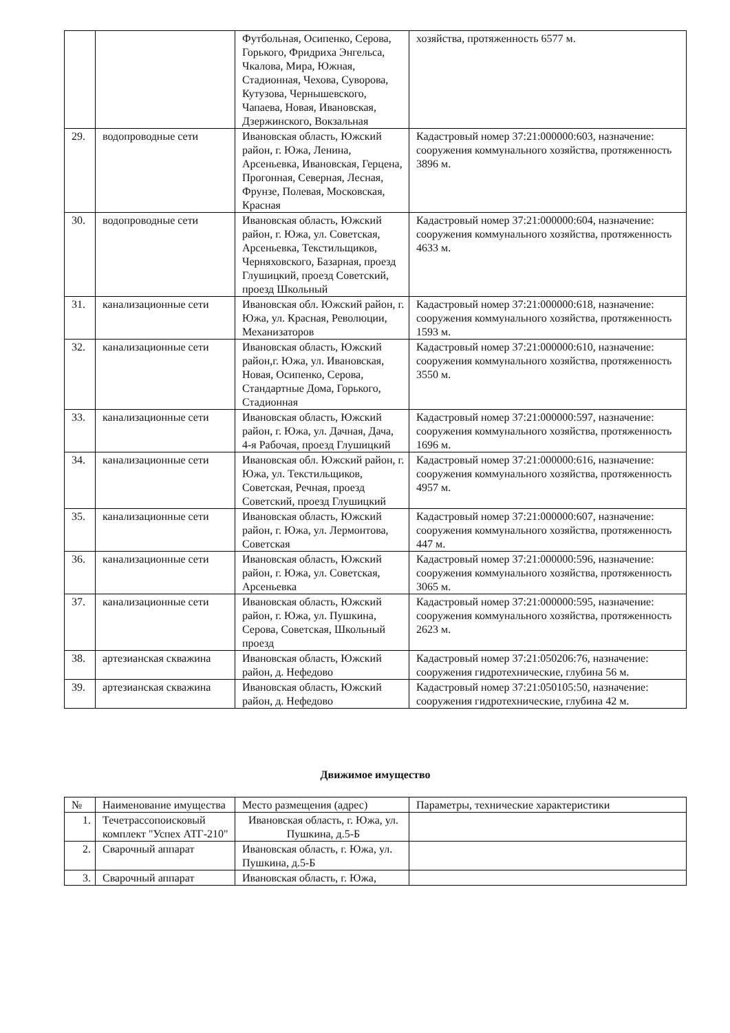| | | Футбольная, Осипенко, Серова, Горького, Фридриха Энгельса, Чкалова, Мира, Южная, Стадионная, Чехова, Суворова, Кутузова, Чернышевского, Чапаева, Новая, Ивановская, Дзержинского, Вокзальная | хозяйства, протяженность 6577 м. |
| 29. | водопроводные сети | Ивановская область, Южский район, г. Южа, Ленина, Арсеньевка, Ивановская, Герцена, Прогонная, Северная, Лесная, Фрунзе, Полевая, Московская, Красная | Кадастровый номер 37:21:000000:603, назначение: сооружения коммунального хозяйства, протяженность 3896 м. |
| 30. | водопроводные сети | Ивановская область, Южский район, г. Южа, ул. Советская, Арсеньевка, Текстильщиков, Черняховского, Базарная, проезд Глушицкий, проезд Советский, проезд Школьный | Кадастровый номер 37:21:000000:604, назначение: сооружения коммунального хозяйства, протяженность 4633 м. |
| 31. | канализационные сети | Ивановская обл. Южский район, г. Южа, ул. Красная, Революции, Механизаторов | Кадастровый номер 37:21:000000:618, назначение: сооружения коммунального хозяйства, протяженность 1593 м. |
| 32. | канализационные сети | Ивановская область, Южский район,г. Южа, ул. Ивановская, Новая, Осипенко, Серова, Стандартные Дома, Горького, Стадионная | Кадастровый номер 37:21:000000:610, назначение: сооружения коммунального хозяйства, протяженность 3550 м. |
| 33. | канализационные сети | Ивановская область, Южский район, г. Южа, ул. Дачная, Дача, 4-я Рабочая, проезд Глушицкий | Кадастровый номер 37:21:000000:597, назначение: сооружения коммунального хозяйства, протяженность 1696 м. |
| 34. | канализационные сети | Ивановская обл. Южский район, г. Южа, ул. Текстильщиков, Советская, Речная, проезд Советский, проезд Глушицкий | Кадастровый номер 37:21:000000:616, назначение: сооружения коммунального хозяйства, протяженность 4957 м. |
| 35. | канализационные сети | Ивановская область, Южский район, г. Южа, ул. Лермонтова, Советская | Кадастровый номер 37:21:000000:607, назначение: сооружения коммунального хозяйства, протяженность 447 м. |
| 36. | канализационные сети | Ивановская область, Южский район, г. Южа, ул. Советская, Арсеньевка | Кадастровый номер 37:21:000000:596, назначение: сооружения коммунального хозяйства, протяженность 3065 м. |
| 37. | канализационные сети | Ивановская область, Южский район, г. Южа, ул. Пушкина, Серова, Советская, Школьный проезд | Кадастровый номер 37:21:000000:595, назначение: сооружения коммунального хозяйства, протяженность 2623 м. |
| 38. | артезианская скважина | Ивановская область, Южский район, д. Нефедово | Кадастровый номер 37:21:050206:76, назначение: сооружения гидротехнические, глубина 56 м. |
| 39. | артезианская скважина | Ивановская область, Южский район, д. Нефедово | Кадастровый номер 37:21:050105:50, назначение: сооружения гидротехнические, глубина 42 м. |
Движимое имущество
| № | Наименование имущества | Место размещения (адрес) | Параметры, технические характеристики |
| --- | --- | --- | --- |
| 1. | Течетрассопоисковый комплект "Успех АТГ-210" | Ивановская область, г. Южа, ул. Пушкина, д.5-Б | |
| 2. | Сварочный аппарат | Ивановская область, г. Южа, ул. Пушкина, д.5-Б | |
| 3. | Сварочный аппарат | Ивановская область, г. Южа, | |